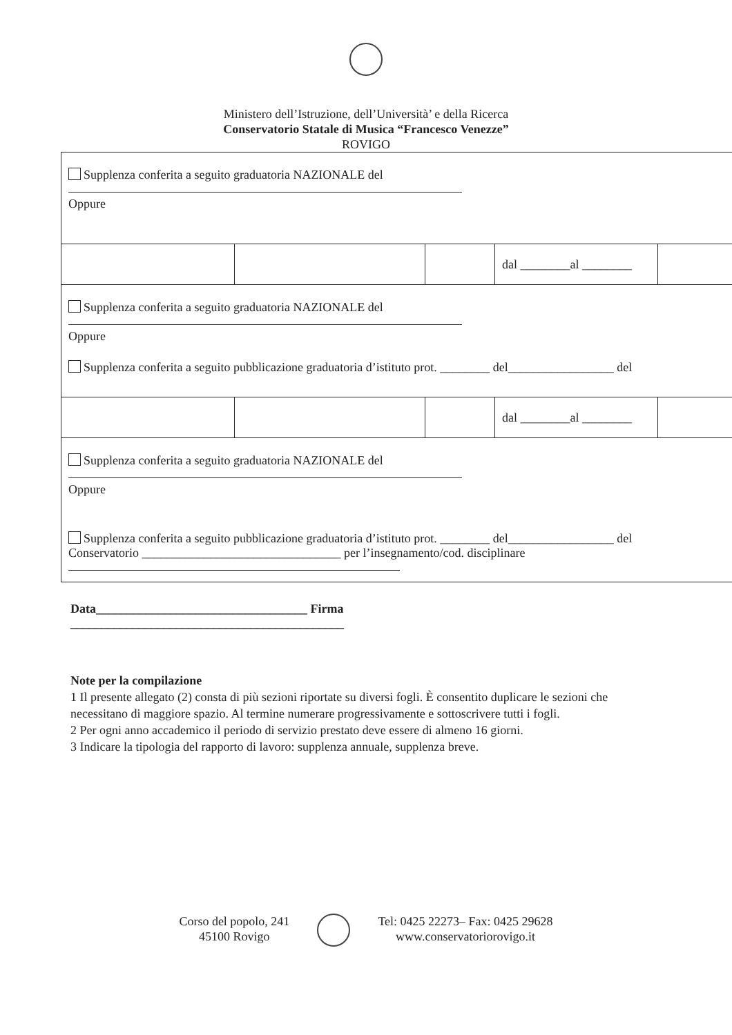Ministero dell’Istruzione, dell’Università’ e della Ricerca
Conservatorio Statale di Musica “Francesco Venezze”
ROVIGO
| Supplenza conferita a seguito graduatoria NAZIONALE del Oppure | | | | |
| | | | dal ________al ________ | |
| Supplenza conferita a seguito graduatoria NAZIONALE del Oppure Supplenza conferita a seguito pubblicazione graduatoria d’istituto prot. ________ del_________________ del | | | | |
| | | | dal ________al ________ | |
| Supplenza conferita a seguito graduatoria NAZIONALE del Oppure Supplenza conferita a seguito pubblicazione graduatoria d’istituto prot. ________ del_________________ del Conservatorio ________________________________ per l’insegnamento/cod. disciplinare | | | | |
Data__________________________________ Firma
____________________________________________
Note per la compilazione
1 Il presente allegato (2) consta di più sezioni riportate su diversi fogli. È consentito duplicare le sezioni che necessitano di maggiore spazio. Al termine numerare progressivamente e sottoscrivere tutti i fogli.
2 Per ogni anno accademico il periodo di servizio prestato deve essere di almeno 16 giorni.
3 Indicare la tipologia del rapporto di lavoro: supplenza annuale, supplenza breve.
Corso del popolo, 241
45100 Rovigo
Tel: 0425 22273– Fax: 0425 29628
www.conservatoriorovigo.it